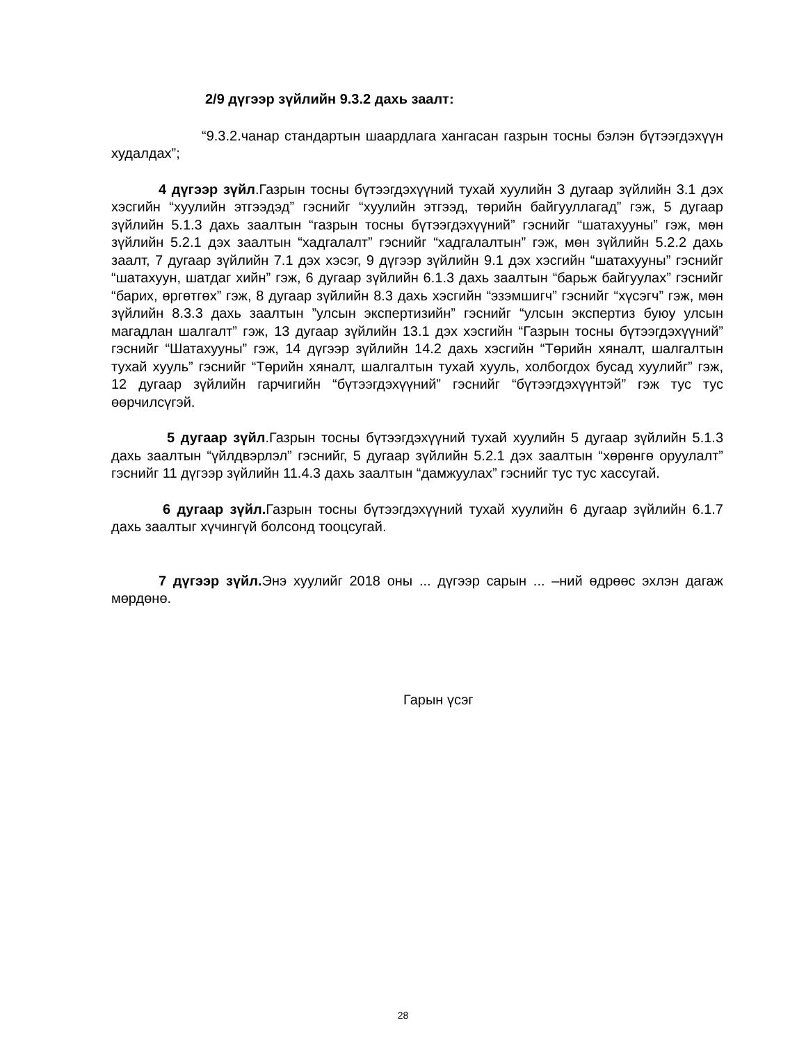2/9 дүгээр зүйлийн 9.3.2 дахь заалт:
“9.3.2.чанар стандартын шаардлага хангасан газрын тосны бэлэн бүтээгдэхүүн худалдах”;
4 дүгээр зүйл.Газрын тосны бүтээгдэхүүний тухай хуулийн 3 дугаар зүйлийн 3.1 дэх хэсгийн “хуулийн этгээдэд” гэснийг “хуулийн этгээд, төрийн байгууллагад” гэж, 5 дугаар зүйлийн 5.1.3 дахь заалтын “газрын тосны бүтээгдэхүүний” гэснийг “шатахууны” гэж, мөн зүйлийн 5.2.1 дэх заалтын “хадгалалт” гэснийг “хадгалалтын” гэж, мөн зүйлийн 5.2.2 дахь заалт, 7 дугаар зүйлийн 7.1 дэх хэсэг, 9 дүгээр зүйлийн 9.1 дэх хэсгийн “шатахууны” гэснийг “шатахуун, шатдаг хийн” гэж, 6 дугаар зүйлийн 6.1.3 дахь заалтын “барьж байгуулах” гэснийг “барих, өргөтгөх” гэж, 8 дугаар зүйлийн 8.3 дахь хэсгийн “эзэмшигч” гэснийг “хүсэгч” гэж, мөн зүйлийн 8.3.3 дахь заалтын ”улсын экспертизийн” гэснийг “улсын экспертиз буюу улсын магадлан шалгалт” гэж, 13 дугаар зүйлийн 13.1 дэх хэсгийн “Газрын тосны бүтээгдэхүүний” гэснийг “Шатахууны” гэж, 14 дүгээр зүйлийн 14.2 дахь хэсгийн “Төрийн хяналт, шалгалтын тухай хууль” гэснийг “Төрийн хяналт, шалгалтын тухай хууль, холбогдох бусад хуулийг” гэж, 12 дугаар зүйлийн гарчигийн “бүтээгдэхүүний” гэснийг “бүтээгдэхүүнтэй” гэж тус тус өөрчилсүгэй.
5 дугаар зүйл.Газрын тосны бүтээгдэхүүний тухай хуулийн 5 дугаар зүйлийн 5.1.3 дахь заалтын “үйлдвэрлэл” гэснийг, 5 дугаар зүйлийн 5.2.1 дэх заалтын “хөрөнгө оруулалт” гэснийг 11 дүгээр зүйлийн 11.4.3 дахь заалтын “дамжуулах” гэснийг тус тус хассугай.
6 дугаар зүйл. Газрын тосны бүтээгдэхүүний тухай хуулийн 6 дугаар зүйлийн 6.1.7 дахь заалтыг хүчингүй болсонд тооцсугай.
7 дүгээр зүйл. Энэ хуулийг 2018 оны ... дүгээр сарын ... –ний өдрөөс эхлэн дагаж мөрдөнө.
Гарын үсэг
28